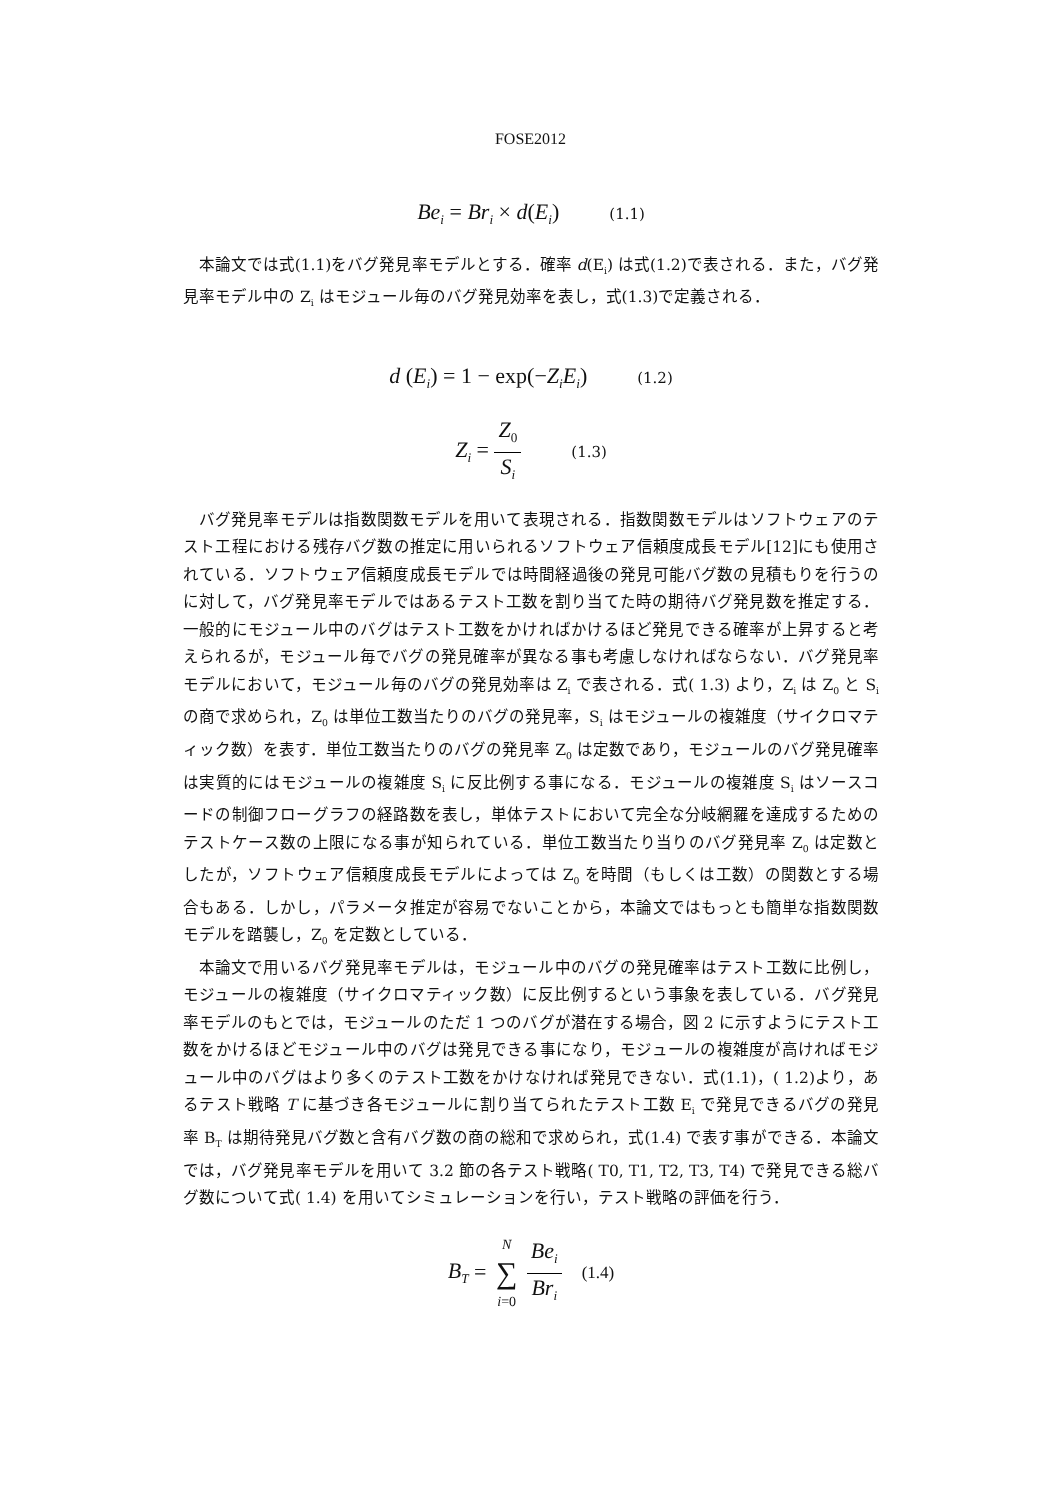FOSE2012
Be<sub>i</sub> = Br<sub>i</sub> × d(E<sub>i</sub>) (1.1)
本論文では式(1.1)をバグ発見率モデルとする．確率 d(E<sub>i</sub>) は式(1.2)で表される．また，バグ発見率モデル中の Z<sub>i</sub> はモジュール毎のバグ発見効率を表し，式(1.3)で定義される．
d (E<sub>i</sub>) = 1 − exp(−Z<sub>i</sub>E<sub>i</sub>) (1.2)
Z<sub>i</sub> = Z<sub>0</sub> S<sub>i</sub> (1.3)
バグ発見率モデルは指数関数モデルを用いて表現される．指数関数モデルはソフトウェアのテスト工程における残存バグ数の推定に用いられるソフトウェア信頼度成長モデル[12]にも使用されている．ソフトウェア信頼度成長モデルでは時間経過後の発見可能バグ数の見積もりを行うのに対して，バグ発見率モデルではあるテスト工数を割り当てた時の期待バグ発見数を推定する．一般的にモジュール中のバグはテスト工数をかければかけるほど発見できる確率が上昇すると考えられるが，モジュール毎でバグの発見確率が異なる事も考慮しなければならない．バグ発見率モデルにおいて，モジュール毎のバグの発見効率は Z<sub>i</sub> で表される．式( 1.3) より，Z<sub>i</sub> は Z<sub>0</sub> と S<sub>i</sub> の商で求められ，Z<sub>0</sub> は単位工数当たりのバグの発見率，S<sub>i</sub> はモジュールの複雑度（サイクロマティック数）を表す．単位工数当たりのバグの発見率 Z<sub>0</sub> は定数であり，モジュールのバグ発見確率は実質的にはモジュールの複雑度 S<sub>i</sub> に反比例する事になる．モジュールの複雑度 S<sub>i</sub> はソースコードの制御フローグラフの経路数を表し，単体テストにおいて完全な分岐網羅を達成するためのテストケース数の上限になる事が知られている．単位工数当たり当りのバグ発見率 Z<sub>0</sub> は定数としたが，ソフトウェア信頼度成長モデルによっては Z<sub>0</sub> を時間（もしくは工数）の関数とする場合もある．しかし，パラメータ推定が容易でないことから，本論文ではもっとも簡単な指数関数モデルを踏襲し，Z<sub>0</sub> を定数としている．
本論文で用いるバグ発見率モデルは，モジュール中のバグの発見確率はテスト工数に比例し，モジュールの複雑度（サイクロマティック数）に反比例するという事象を表している．バグ発見率モデルのもとでは，モジュールのただ 1 つのバグが潜在する場合，図 2 に示すようにテスト工数をかけるほどモジュール中のバグは発見できる事になり，モジュールの複雑度が高ければモジュール中のバグはより多くのテスト工数をかけなければ発見できない．式(1.1)，( 1.2)より，あるテスト戦略 T に基づき各モジュールに割り当てられたテスト工数 E<sub>i</sub> で発見できるバグの発見率 B<sub>T</sub> は期待発見バグ数と含有バグ数の商の総和で求められ，式(1.4) で表す事ができる．本論文では，バグ発見率モデルを用いて 3.2 節の各テスト戦略( T0, T1, T2, T3, T4) で発見できる総バグ数について式( 1.4) を用いてシミュレーションを行い，テスト戦略の評価を行う．
B<sub>T</sub> = N ∑ i=0 Be<sub>i</sub> Br<sub>i</sub> (1.4)